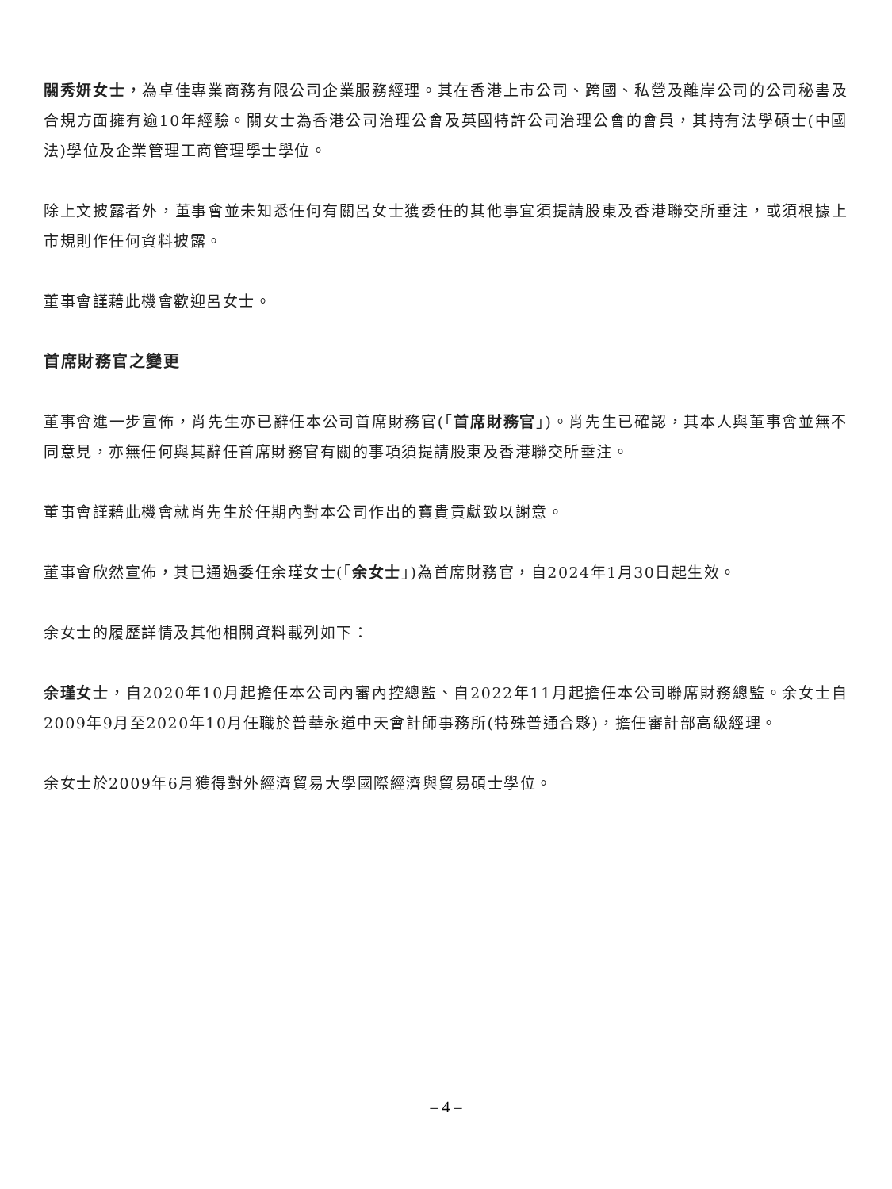關秀妍女士，為卓佳專業商務有限公司企業服務經理。其在香港上市公司、跨國、私營及離岸公司的公司秘書及合規方面擁有逾10年經驗。關女士為香港公司治理公會及英國特許公司治理公會的會員，其持有法學碩士(中國法)學位及企業管理工商管理學士學位。
除上文披露者外，董事會並未知悉任何有關呂女士獲委任的其他事宜須提請股東及香港聯交所垂注，或須根據上市規則作任何資料披露。
董事會謹藉此機會歡迎呂女士。
首席財務官之變更
董事會進一步宣佈，肖先生亦已辭任本公司首席財務官(「首席財務官」)。肖先生已確認，其本人與董事會並無不同意見，亦無任何與其辭任首席財務官有關的事項須提請股東及香港聯交所垂注。
董事會謹藉此機會就肖先生於任期內對本公司作出的寶貴貢獻致以謝意。
董事會欣然宣佈，其已通過委任余瑾女士(「余女士」)為首席財務官，自2024年1月30日起生效。
余女士的履歷詳情及其他相關資料載列如下：
余瑾女士，自2020年10月起擔任本公司內審內控總監、自2022年11月起擔任本公司聯席財務總監。余女士自2009年9月至2020年10月任職於普華永道中天會計師事務所(特殊普通合夥)，擔任審計部高級經理。
余女士於2009年6月獲得對外經濟貿易大學國際經濟與貿易碩士學位。
– 4 –